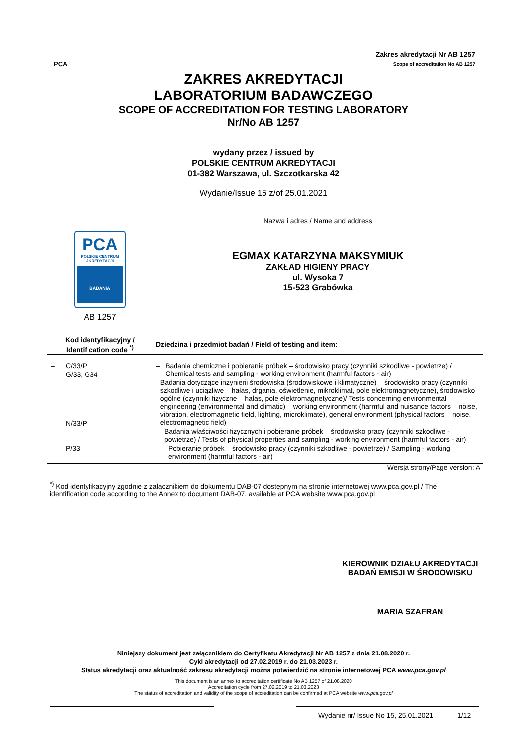PCA
Zakres akredytacji Nr AB 1257
Scope of accreditation No AB 1257
ZAKRES AKREDYTACJI
LABORATORIUM BADAWCZEGO
SCOPE OF ACCREDITATION FOR TESTING LABORATORY
Nr/No AB 1257
wydany przez / issued by
POLSKIE CENTRUM AKREDYTACJI
01-382 Warszawa, ul. Szczotkarska 42
Wydanie/Issue 15 z/of 25.01.2021
| PCA POLSKIE CENTRUM AKREDYTACJI BADANIA AB 1257 | Nazwa i adres / Name and address EGMAX KATARZYNA MAKSYMIUK ZAKŁAD HIGIENY PRACY ul. Wysoka 7 15-523 Grabówka |
| Kod identyfikacyjny / Identification code <sup>*)</sup> | Dziedzina i przedmiot badań / Field of testing and item: |
| – C/33/P – G/33, G34 – N/33/P – P/33 | – Badania chemiczne i pobieranie próbek – środowisko pracy (czynniki szkodliwe - powietrze) / Chemical tests and sampling - working environment (harmful factors - air) – Badania dotyczące inżynierii środowiska (środowiskowe i klimatyczne) – środowisko pracy (czynniki szkodliwe i uciążliwe – hałas, drgania, oświetlenie, mikroklimat, pole elektromagnetyczne), środowisko ogólne (czynniki fizyczne – hałas, pole elektromagnetyczne)/ Tests concerning environmental engineering (environmental and climatic) – working environment (harmful and nuisance factors – noise, vibration, electromagnetic field, lighting, microklimate), general environment (physical factors – noise, electromagnetic field) – Badania właściwości fizycznych i pobieranie próbek – środowisko pracy (czynniki szkodliwe - powietrze) / Tests of physical properties and sampling - working environment (harmful factors - air) – Pobieranie próbek – środowisko pracy (czynniki szkodliwe - powietrze) / Sampling - working environment (harmful factors - air) |
Wersja strony/Page version: A
<sup>*)</sup> Kod identyfikacyjny zgodnie z załącznikiem do dokumentu DAB-07 dostępnym na stronie internetowej www.pca.gov.pl / The identification code according to the Annex to document DAB-07, available at PCA website www.pca.gov.pl
KIEROWNIK DZIAŁU AKREDYTACJI
BADAŃ EMISJI W ŚRODOWISKU
MARIA SZAFRAN
Niniejszy dokument jest załącznikiem do Certyfikatu Akredytacji Nr AB 1257 z dnia 21.08.2020 r.
Cykl akredytacji od 27.02.2019 r. do 21.03.2023 r.
Status akredytacji oraz aktualność zakresu akredytacji można potwierdzić na stronie internetowej PCA www.pca.gov.pl
This document is an annex to accreditation certificate No AB 1257 of 21.08.2020
Accreditation cycle from 27.02.2019 to 21.03.2023
The status of accreditation and validity of the scope of accreditation can be confirmed at PCA website www.pca.gov.pl
Wydanie nr/ Issue No 15, 25.01.2021 1/12